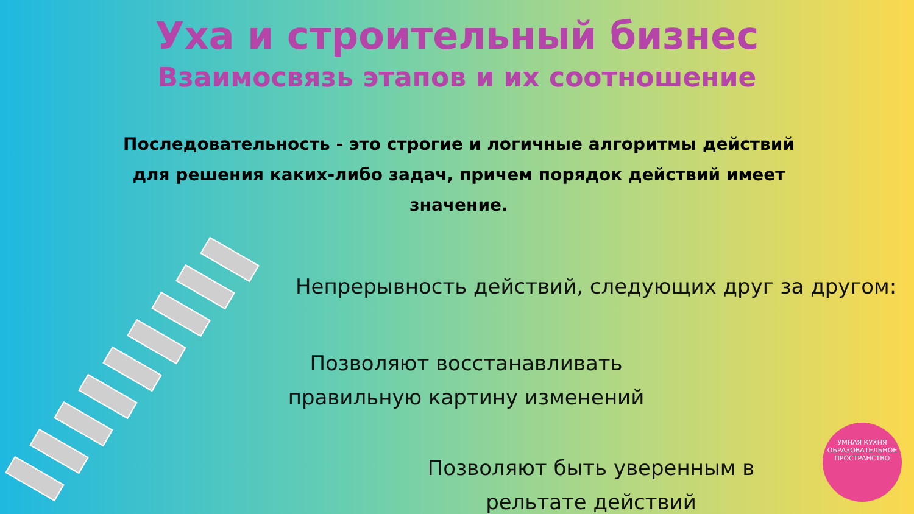УМНАЯ КУХНЯ
ОБРАЗОВАТЕЛЬНОЕ ПРОСТРАНСТВО
Уха и строительный бизнес
Взаимосвязь этапов и их соотношение
Последовательность - это строгие и логичные алгоритмы действий для решения каких-либо задач, причем порядок действий имеет значение.
Непрерывность действий, следующих друг за другом:
Позволяют восстанавливать правильную картину изменений
Позволяют быть уверенным в рельтате действий